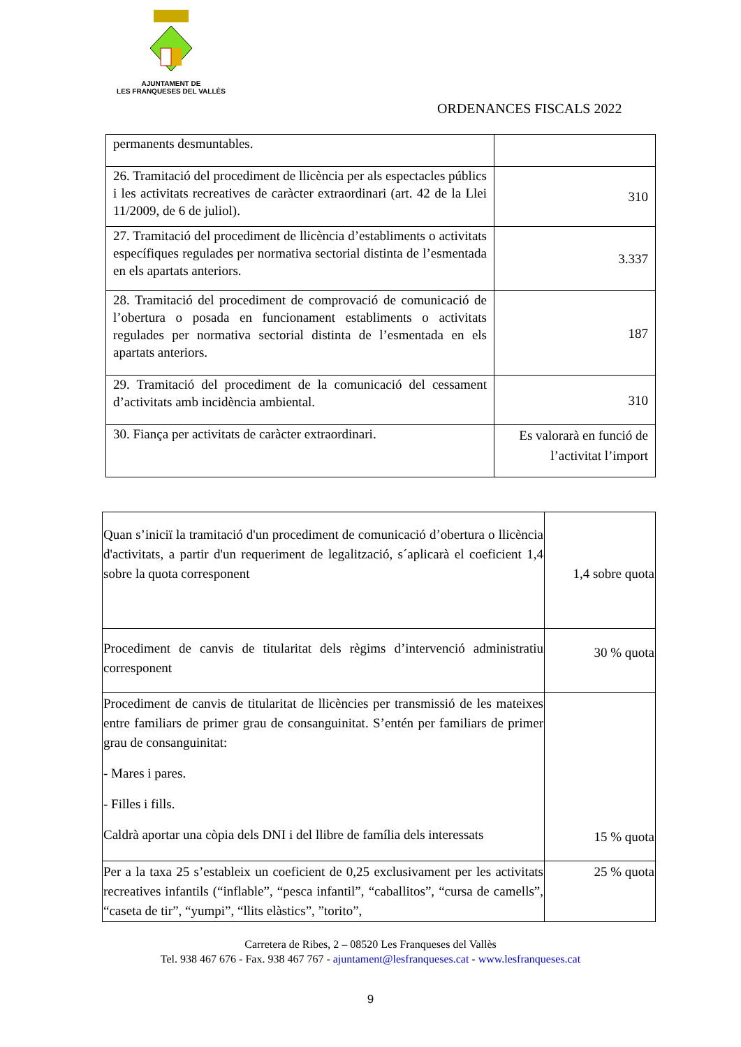AJUNTAMENT DE
LES FRANQUESES DEL VALLÈS
ORDENANCES FISCALS 2022
| permanents desmuntables. | |
| 26. Tramitació del procediment de llicència per als espectacles públics i les activitats recreatives de caràcter extraordinari (art. 42 de la Llei 11/2009, de 6 de juliol). | 310 |
| 27. Tramitació del procediment de llicència d’establiments o activitats específiques regulades per normativa sectorial distinta de l’esmentada en els apartats anteriors. | 3.337 |
| 28. Tramitació del procediment de comprovació de comunicació de l’obertura o posada en funcionament establiments o activitats regulades per normativa sectorial distinta de l’esmentada en els apartats anteriors. | 187 |
| 29. Tramitació del procediment de la comunicació del cessament d’activitats amb incidència ambiental. | 310 |
| 30. Fiança per activitats de caràcter extraordinari. | Es valorarà en funció de l’activitat l’import |
| Quan s’iniciï la tramitació d'un procediment de comunicació d’obertura o llicència d'activitats, a partir d'un requeriment de legalització, s´aplicarà el coeficient 1,4 sobre la quota corresponent | 1,4 sobre quota |
| Procediment de canvis de titularitat dels règims d’intervenció administratiu corresponent | 30 % quota |
| Procediment de canvis de titularitat de llicències per transmissió de les mateixes entre familiars de primer grau de consanguinitat. S’entén per familiars de primer grau de consanguinitat: - Mares i pares. - Filles i fills. Caldrà aportar una còpia dels DNI i del llibre de família dels interessats | 15 % quota |
| Per a la taxa 25 s’estableix un coeficient de 0,25 exclusivament per les activitats recreatives infantils (“inflable”, “pesca infantil”, “caballitos”, “cursa de camells”, “caseta de tir”, “yumpi”, “llits elàstics”, ”torito”, | 25 % quota |
Carretera de Ribes, 2 – 08520 Les Franqueses del Vallès
Tel. 938 467 676 - Fax. 938 467 767 - ajuntament@lesfranqueses.cat - www.lesfranqueses.cat
9